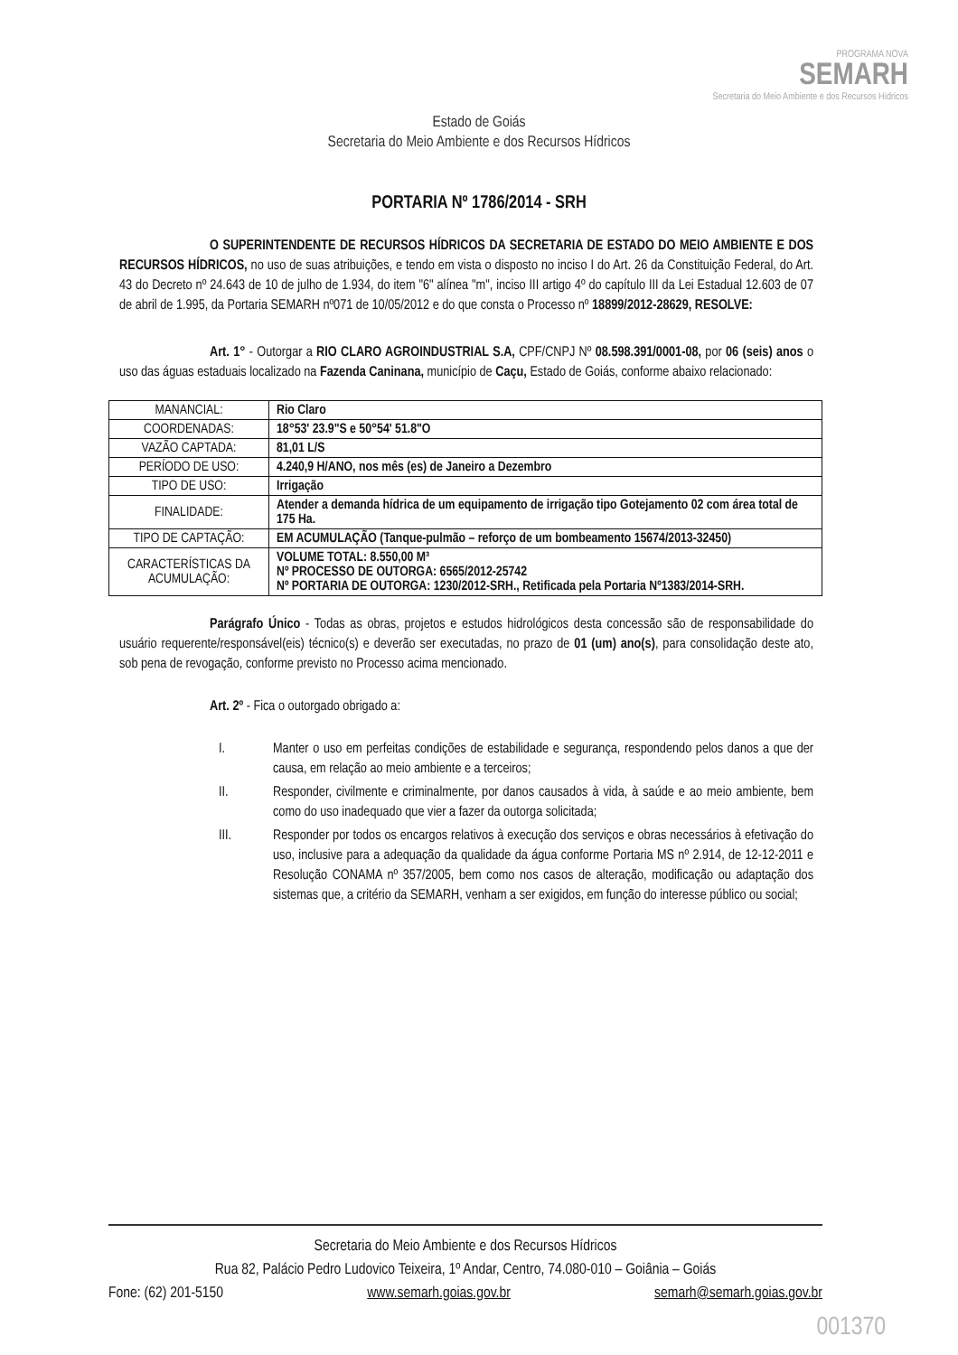PROGRAMA NOVA
SEMARH
Secretaria do Meio Ambiente e dos Recursos Hídricos
Estado de Goiás
Secretaria do Meio Ambiente e dos Recursos Hídricos
PORTARIA Nº 1786/2014 - SRH
O SUPERINTENDENTE DE RECURSOS HÍDRICOS DA SECRETARIA DE ESTADO DO MEIO AMBIENTE E DOS RECURSOS HÍDRICOS, no uso de suas atribuições, e tendo em vista o disposto no inciso I do Art. 26 da Constituição Federal, do Art. 43 do Decreto nº 24.643 de 10 de julho de 1.934, do item "6" alínea "m", inciso III artigo 4º do capítulo III da Lei Estadual 12.603 de 07 de abril de 1.995, da Portaria SEMARH nº071 de 10/05/2012 e do que consta o Processo nº 18899/2012-28629, RESOLVE:
Art. 1° - Outorgar a RIO CLARO AGROINDUSTRIAL S.A, CPF/CNPJ Nº 08.598.391/0001-08, por 06 (seis) anos o uso das águas estaduais localizado na Fazenda Caninana, município de Caçu, Estado de Goiás, conforme abaixo relacionado:
| MANANCIAL: | Rio Claro |
| COORDENADAS: | 18°53' 23.9"S e 50°54' 51.8"O |
| VAZÃO CAPTADA: | 81,01 L/S |
| PERÍODO DE USO: | 4.240,9 H/ANO, nos mês (es) de Janeiro a Dezembro |
| TIPO DE USO: | Irrigação |
| FINALIDADE: | Atender a demanda hídrica de um equipamento de irrigação tipo Gotejamento 02 com área total de 175 Ha. |
| TIPO DE CAPTAÇÃO: | EM ACUMULAÇÃO (Tanque-pulmão – reforço de um bombeamento 15674/2013-32450) |
| CARACTERÍSTICAS DA ACUMULAÇÃO: | VOLUME TOTAL: 8.550,00 M³ Nº PROCESSO DE OUTORGA: 6565/2012-25742 Nº PORTARIA DE OUTORGA: 1230/2012-SRH., Retificada pela Portaria Nº1383/2014-SRH. |
Parágrafo Único - Todas as obras, projetos e estudos hidrológicos desta concessão são de responsabilidade do usuário requerente/responsável(eis) técnico(s) e deverão ser executadas, no prazo de 01 (um) ano(s), para consolidação deste ato, sob pena de revogação, conforme previsto no Processo acima mencionado.
Art. 2º - Fica o outorgado obrigado a:
I. Manter o uso em perfeitas condições de estabilidade e segurança, respondendo pelos danos a que der causa, em relação ao meio ambiente e a terceiros;
II. Responder, civilmente e criminalmente, por danos causados à vida, à saúde e ao meio ambiente, bem como do uso inadequado que vier a fazer da outorga solicitada;
III. Responder por todos os encargos relativos à execução dos serviços e obras necessários à efetivação do uso, inclusive para a adequação da qualidade da água conforme Portaria MS nº 2.914, de 12-12-2011 e Resolução CONAMA nº 357/2005, bem como nos casos de alteração, modificação ou adaptação dos sistemas que, a critério da SEMARH, venham a ser exigidos, em função do interesse público ou social;
Secretaria do Meio Ambiente e dos Recursos Hídricos
Rua 82, Palácio Pedro Ludovico Teixeira, 1º Andar, Centro, 74.080-010 – Goiânia – Goiás
Fone: (62) 201-5150 www.semarh.goias.gov.br semarh@semarh.goias.gov.br
001370